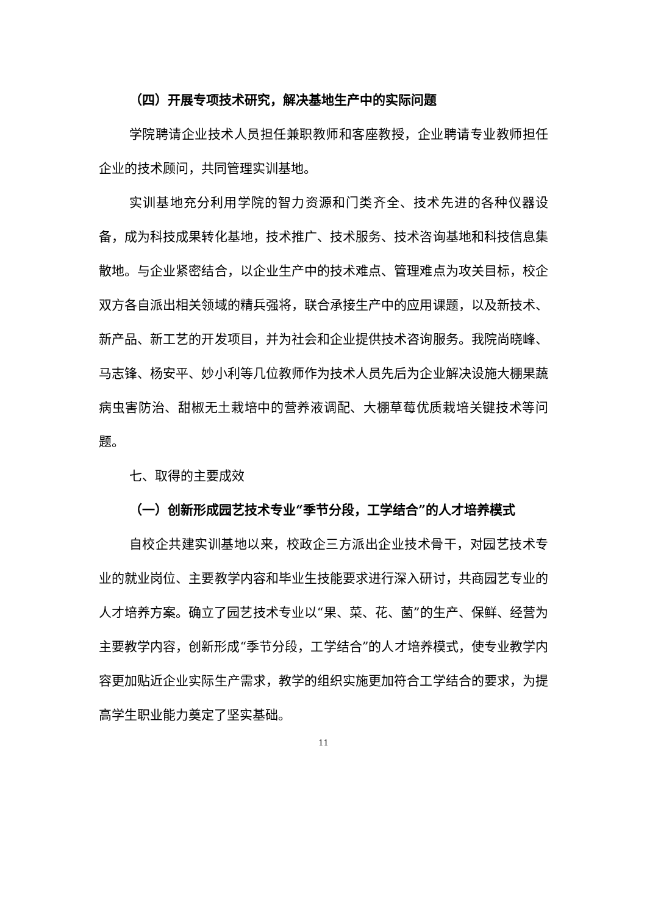（四）开展专项技术研究，解决基地生产中的实际问题
学院聘请企业技术人员担任兼职教师和客座教授，企业聘请专业教师担任企业的技术顾问，共同管理实训基地。
实训基地充分利用学院的智力资源和门类齐全、技术先进的各种仪器设备，成为科技成果转化基地，技术推广、技术服务、技术咨询基地和科技信息集散地。与企业紧密结合，以企业生产中的技术难点、管理难点为攻关目标，校企双方各自派出相关领域的精兵强将，联合承接生产中的应用课题，以及新技术、新产品、新工艺的开发项目，并为社会和企业提供技术咨询服务。我院尚晓峰、马志锋、杨安平、妙小利等几位教师作为技术人员先后为企业解决设施大棚果蔬病虫害防治、甜椒无土栽培中的营养液调配、大棚草莓优质栽培关键技术等问题。
七、取得的主要成效
（一）创新形成园艺技术专业“季节分段，工学结合”的人才培养模式
自校企共建实训基地以来，校政企三方派出企业技术骨干，对园艺技术专业的就业岗位、主要教学内容和毕业生技能要求进行深入研讨，共商园艺专业的人才培养方案。确立了园艺技术专业以“果、菜、花、菌”的生产、保鲜、经营为主要教学内容，创新形成“季节分段，工学结合”的人才培养模式，使专业教学内容更加贴近企业实际生产需求，教学的组织实施更加符合工学结合的要求，为提高学生职业能力奠定了坚实基础。
11